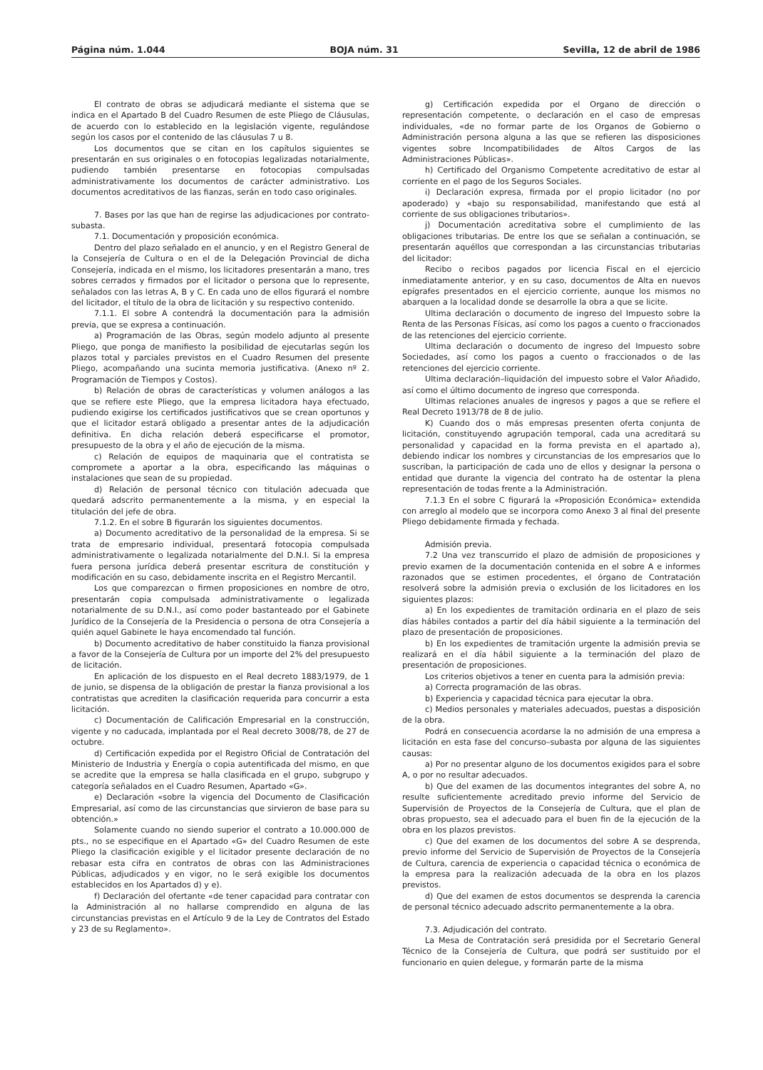Página núm. 1.044 BOJA núm. 31 Sevilla, 12 de abril de 1986
El contrato de obras se adjudicará mediante el sistema que se indica en el Apartado B del Cuadro Resumen de este Pliego de Cláusulas, de acuerdo con lo establecido en la legislación vigente, regulándose según los casos por el contenido de las cláusulas 7 u 8.
Los documentos que se citan en los capítulos siguientes se presentarán en sus originales o en fotocopias legalizadas notarialmente, pudiendo también presentarse en fotocopias compulsadas administrativamente los documentos de carácter administrativo. Los documentos acreditativos de las fianzas, serán en todo caso originales.
7. Bases por las que han de regirse las adjudicaciones por contrato- subasta.
7.1. Documentación y proposición económica.
Dentro del plazo señalado en el anuncio, y en el Registro General de la Consejería de Cultura o en el de la Delegación Provincial de dicha Consejería, indicada en el mismo, los licitadores presentarán a mano, tres sobres cerrados y firmados por el licitador o persona que lo represente, señalados con las letras A, B y C. En cada uno de ellos figurará el nombre del licitador, el título de la obra de licitación y su respectivo contenido.
7.1.1. El sobre A contendrá la documentación para la admisión previa, que se expresa a continuación.
a) Programación de las Obras, según modelo adjunto al presente Pliego, que ponga de manifiesto la posibilidad de ejecutarlas según los plazos total y parciales previstos en el Cuadro Resumen del presente Pliego, acompañando una sucinta memoria justificativa. (Anexo nº 2. Programación de Tiempos y Costos).
b) Relación de obras de características y volumen análogos a las que se refiere este Pliego, que la empresa licitadora haya efectuado, pudiendo exigirse los certificados justificativos que se crean oportunos y que el licitador estará obligado a presentar antes de la adjudicación definitiva. En dicha relación deberá especificarse el promotor, presupuesto de la obra y el año de ejecución de la misma.
c) Relación de equipos de maquinaria que el contratista se compromete a aportar a la obra, especificando las máquinas o instalaciones que sean de su propiedad.
d) Relación de personal técnico con titulación adecuada que quedará adscrito permanentemente a la misma, y en especial la titulación del jefe de obra.
7.1.2. En el sobre B figurarán los siguientes documentos.
a) Documento acreditativo de la personalidad de la empresa. Si se trata de empresario individual, presentará fotocopia compulsada administrativamente o legalizada notarialmente del D.N.I. Si la empresa fuera persona jurídica deberá presentar escritura de constitución y modificación en su caso, debidamente inscrita en el Registro Mercantil.
Los que comparezcan o firmen proposiciones en nombre de otro, presentarán copia compulsada administrativamente o legalizada notarialmente de su D.N.I., así como poder bastanteado por el Gabinete Jurídico de la Consejería de la Presidencia o persona de otra Consejería a quién aquel Gabinete le haya encomendado tal función.
b) Documento acreditativo de haber constituido la fianza provisional a favor de la Consejería de Cultura por un importe del 2% del presupuesto de licitación.
En aplicación de los dispuesto en el Real decreto 1883/1979, de 1 de junio, se dispensa de la obligación de prestar la fianza provisional a los contratistas que acrediten la clasificación requerida para concurrir a esta licitación.
c) Documentación de Calificación Empresarial en la construcción, vigente y no caducada, implantada por el Real decreto 3008/78, de 27 de octubre.
d) Certificación expedida por el Registro Oficial de Contratación del Ministerio de Industria y Energía o copia autentificada del mismo, en que se acredite que la empresa se halla clasificada en el grupo, subgrupo y categoría señalados en el Cuadro Resumen, Apartado «G».
e) Declaración «sobre la vigencia del Documento de Clasificación Empresarial, así como de las circunstancias que sirvieron de base para su obtención.»
Solamente cuando no siendo superior el contrato a 10.000.000 de pts., no se especifique en el Apartado «G» del Cuadro Resumen de este Pliego la clasificación exigible y el licitador presente declaración de no rebasar esta cifra en contratos de obras con las Administraciones Públicas, adjudicados y en vigor, no le será exigible los documentos establecidos en los Apartados d) y e).
f) Declaración del ofertante «de tener capacidad para contratar con la Administración al no hallarse comprendido en alguna de las circunstancias previstas en el Artículo 9 de la Ley de Contratos del Estado y 23 de su Reglamento».
g) Certificación expedida por el Organo de dirección o representación competente, o declaración en el caso de empresas individuales, «de no formar parte de los Organos de Gobierno o Administración persona alguna a las que se refieren las disposiciones vigentes sobre Incompatibilidades de Altos Cargos de las Administraciones Públicas».
h) Certificado del Organismo Competente acreditativo de estar al corriente en el pago de los Seguros Sociales.
i) Declaración expresa, firmada por el propio licitador (no por apoderado) y «bajo su responsabilidad, manifestando que está al corriente de sus obligaciones tributarios».
j) Documentación acreditativa sobre el cumplimiento de las obligaciones tributarias. De entre los que se señalan a continuación, se presentarán aquéllos que correspondan a las circunstancias tributarias del licitador:
Recibo o recibos pagados por licencia Fiscal en el ejercicio inmediatamente anterior, y en su caso, documentos de Alta en nuevos epígrafes presentados en el ejercicio corriente, aunque los mismos no abarquen a la localidad donde se desarrolle la obra a que se licite.
Ultima declaración o documento de ingreso del Impuesto sobre la Renta de las Personas Físicas, así como los pagos a cuento o fraccionados de las retenciones del ejercicio corriente.
Ultima declaración o documento de ingreso del Impuesto sobre Sociedades, así como los pagos a cuento o fraccionados o de las retenciones del ejercicio corriente.
Ultima declaración–liquidación del impuesto sobre el Valor Añadido, así como el último documento de ingreso que corresponda.
Ultimas relaciones anuales de ingresos y pagos a que se refiere el Real Decreto 1913/78 de 8 de julio.
K) Cuando dos o más empresas presenten oferta conjunta de licitación, constituyendo agrupación temporal, cada una acreditará su personalidad y capacidad en la forma prevista en el apartado a), debiendo indicar los nombres y circunstancias de los empresarios que lo suscriban, la participación de cada uno de ellos y designar la persona o entidad que durante la vigencia del contrato ha de ostentar la plena representación de todas frente a la Administración.
7.1.3 En el sobre C figurará la «Proposición Económica» extendida con arreglo al modelo que se incorpora como Anexo 3 al final del presente Pliego debidamente firmada y fechada.
Admisión previa.
7.2 Una vez transcurrido el plazo de admisión de proposiciones y previo examen de la documentación contenida en el sobre A e informes razonados que se estimen procedentes, el órgano de Contratación resolverá sobre la admisión previa o exclusión de los licitadores en los siguientes plazos:
a) En los expedientes de tramitación ordinaria en el plazo de seis días hábiles contados a partir del día hábil siguiente a la terminación del plazo de presentación de proposiciones.
b) En los expedientes de tramitación urgente la admisión previa se realizará en el día hábil siguiente a la terminación del plazo de presentación de proposiciones.
Los criterios objetivos a tener en cuenta para la admisión previa:
a) Correcta programación de las obras.
b) Experiencia y capacidad técnica para ejecutar la obra.
c) Medios personales y materiales adecuados, puestas a disposición de la obra.
Podrá en consecuencia acordarse la no admisión de una empresa a licitación en esta fase del concurso–subasta por alguna de las siguientes causas:
a) Por no presentar alguno de los documentos exigidos para el sobre A, o por no resultar adecuados.
b) Que del examen de las documentos integrantes del sobre A, no resulte suficientemente acreditado previo informe del Servicio de Supervisión de Proyectos de la Consejería de Cultura, que el plan de obras propuesto, sea el adecuado para el buen fin de la ejecución de la obra en los plazos previstos.
c) Que del examen de los documentos del sobre A se desprenda, previo informe del Servicio de Supervisión de Proyectos de la Consejería de Cultura, carencia de experiencia o capacidad técnica o económica de la empresa para la realización adecuada de la obra en los plazos previstos.
d) Que del examen de estos documentos se desprenda la carencia de personal técnico adecuado adscrito permanentemente a la obra.
7.3. Adjudicación del contrato.
La Mesa de Contratación será presidida por el Secretario General Técnico de la Consejería de Cultura, que podrá ser sustituido por el funcionario en quien delegue, y formarán parte de la misma